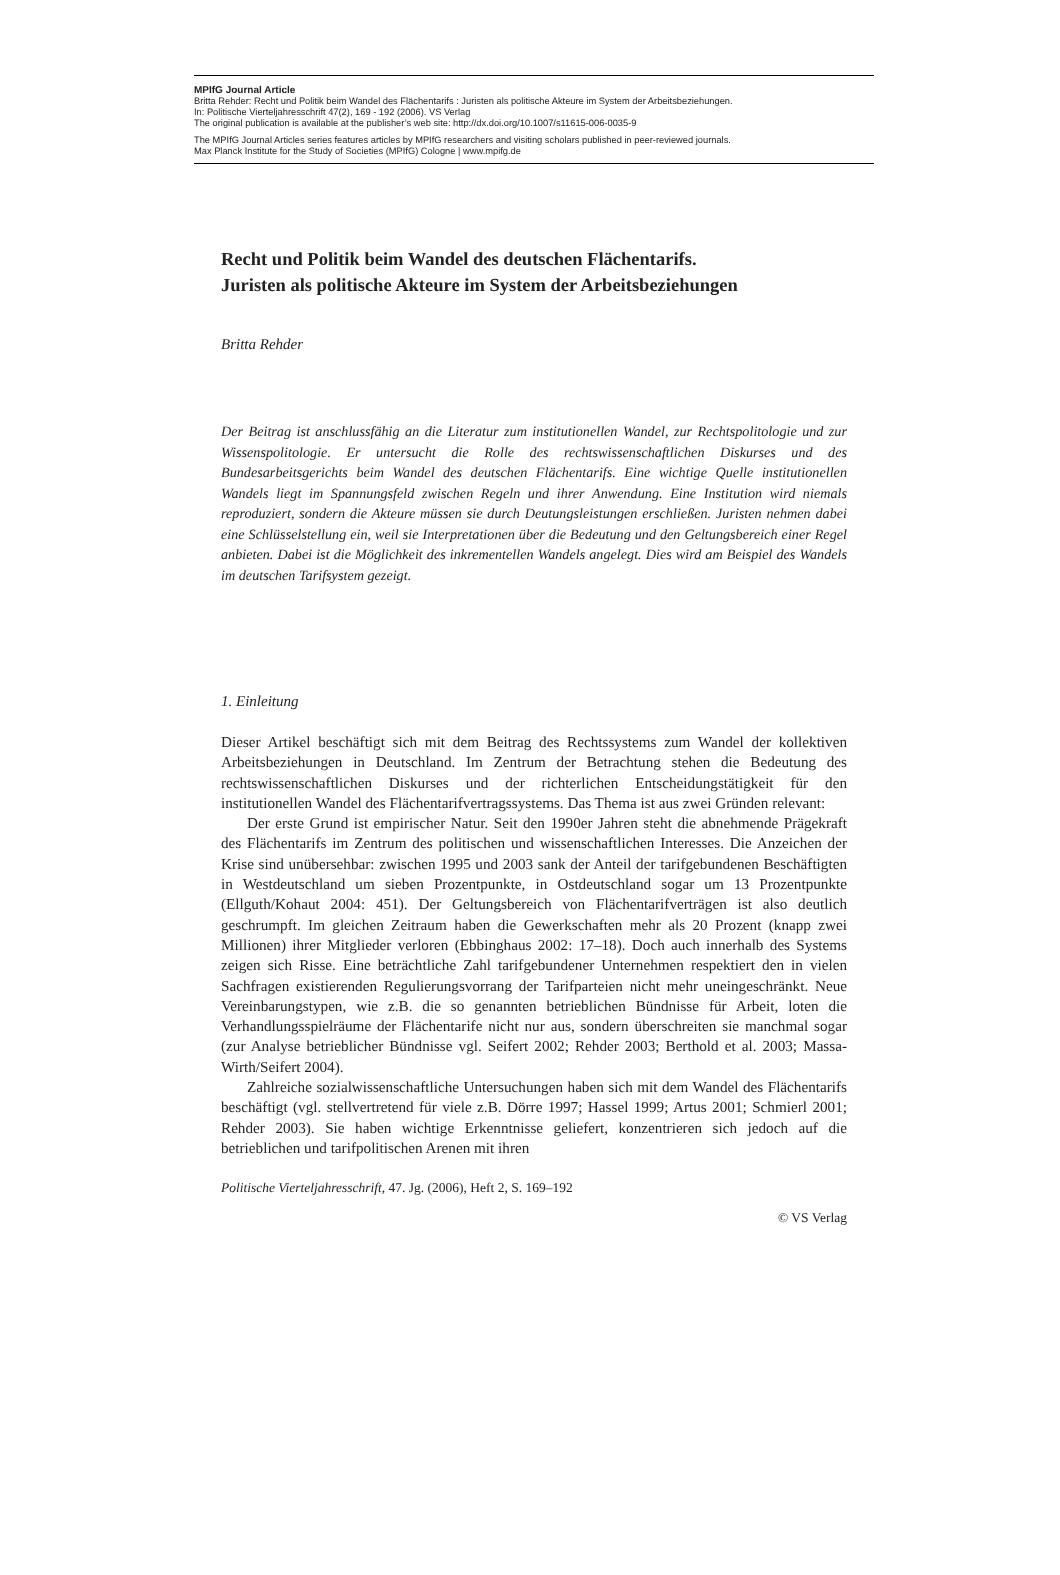MPIfG Journal Article
Britta Rehder: Recht und Politik beim Wandel des Flächentarifs : Juristen als politische Akteure im System der Arbeitsbeziehungen.
In: Politische Vierteljahresschrift 47(2), 169 - 192 (2006). VS Verlag
The original publication is available at the publisher’s web site: http://dx.doi.org/10.1007/s11615-006-0035-9
The MPIfG Journal Articles series features articles by MPIfG researchers and visiting scholars published in peer-reviewed journals.
Max Planck Institute for the Study of Societies (MPIfG) Cologne | www.mpifg.de
Recht und Politik beim Wandel des deutschen Flächentarifs.
Juristen als politische Akteure im System der Arbeitsbeziehungen
Britta Rehder
Der Beitrag ist anschlussfähig an die Literatur zum institutionellen Wandel, zur Rechtspolitologie und zur Wissenspolitologie. Er untersucht die Rolle des rechtswissenschaftlichen Diskurses und des Bundesarbeitsgerichts beim Wandel des deutschen Flächentarifs. Eine wichtige Quelle institutionellen Wandels liegt im Spannungsfeld zwischen Regeln und ihrer Anwendung. Eine Institution wird niemals reproduziert, sondern die Akteure müssen sie durch Deutungsleistungen erschließen. Juristen nehmen dabei eine Schlüsselstellung ein, weil sie Interpretationen über die Bedeutung und den Geltungsbereich einer Regel anbieten. Dabei ist die Möglichkeit des inkrementellen Wandels angelegt. Dies wird am Beispiel des Wandels im deutschen Tarifsystem gezeigt.
1. Einleitung
Dieser Artikel beschäftigt sich mit dem Beitrag des Rechtssystems zum Wandel der kollektiven Arbeitsbeziehungen in Deutschland. Im Zentrum der Betrachtung stehen die Bedeutung des rechtswissenschaftlichen Diskurses und der richterlichen Entscheidungstätigkeit für den institutionellen Wandel des Flächentarifvertragssystems. Das Thema ist aus zwei Gründen relevant:
Der erste Grund ist empirischer Natur. Seit den 1990er Jahren steht die abnehmende Prägekraft des Flächentarifs im Zentrum des politischen und wissenschaftlichen Interesses. Die Anzeichen der Krise sind unübersehbar: zwischen 1995 und 2003 sank der Anteil der tarifgebundenen Beschäftigten in Westdeutschland um sieben Prozentpunkte, in Ostdeutschland sogar um 13 Prozentpunkte (Ellguth/Kohaut 2004: 451). Der Geltungsbereich von Flächentarifverträgen ist also deutlich geschrumpft. Im gleichen Zeitraum haben die Gewerkschaften mehr als 20 Prozent (knapp zwei Millionen) ihrer Mitglieder verloren (Ebbinghaus 2002: 17–18). Doch auch innerhalb des Systems zeigen sich Risse. Eine beträchtliche Zahl tarifgebundener Unternehmen respektiert den in vielen Sachfragen existierenden Regulierungsvorrang der Tarifparteien nicht mehr uneingeschränkt. Neue Vereinbarungstypen, wie z.B. die so genannten betrieblichen Bündnisse für Arbeit, loten die Verhandlungsspielräume der Flächentarife nicht nur aus, sondern überschreiten sie manchmal sogar (zur Analyse betrieblicher Bündnisse vgl. Seifert 2002; Rehder 2003; Berthold et al. 2003; Massa-Wirth/Seifert 2004).
Zahlreiche sozialwissenschaftliche Untersuchungen haben sich mit dem Wandel des Flächentarifs beschäftigt (vgl. stellvertretend für viele z.B. Dörre 1997; Hassel 1999; Artus 2001; Schmierl 2001; Rehder 2003). Sie haben wichtige Erkenntnisse geliefert, konzentrieren sich jedoch auf die betrieblichen und tarifpolitischen Arenen mit ihren
Politische Vierteljahresschrift, 47. Jg. (2006), Heft 2, S. 169–192
© VS Verlag